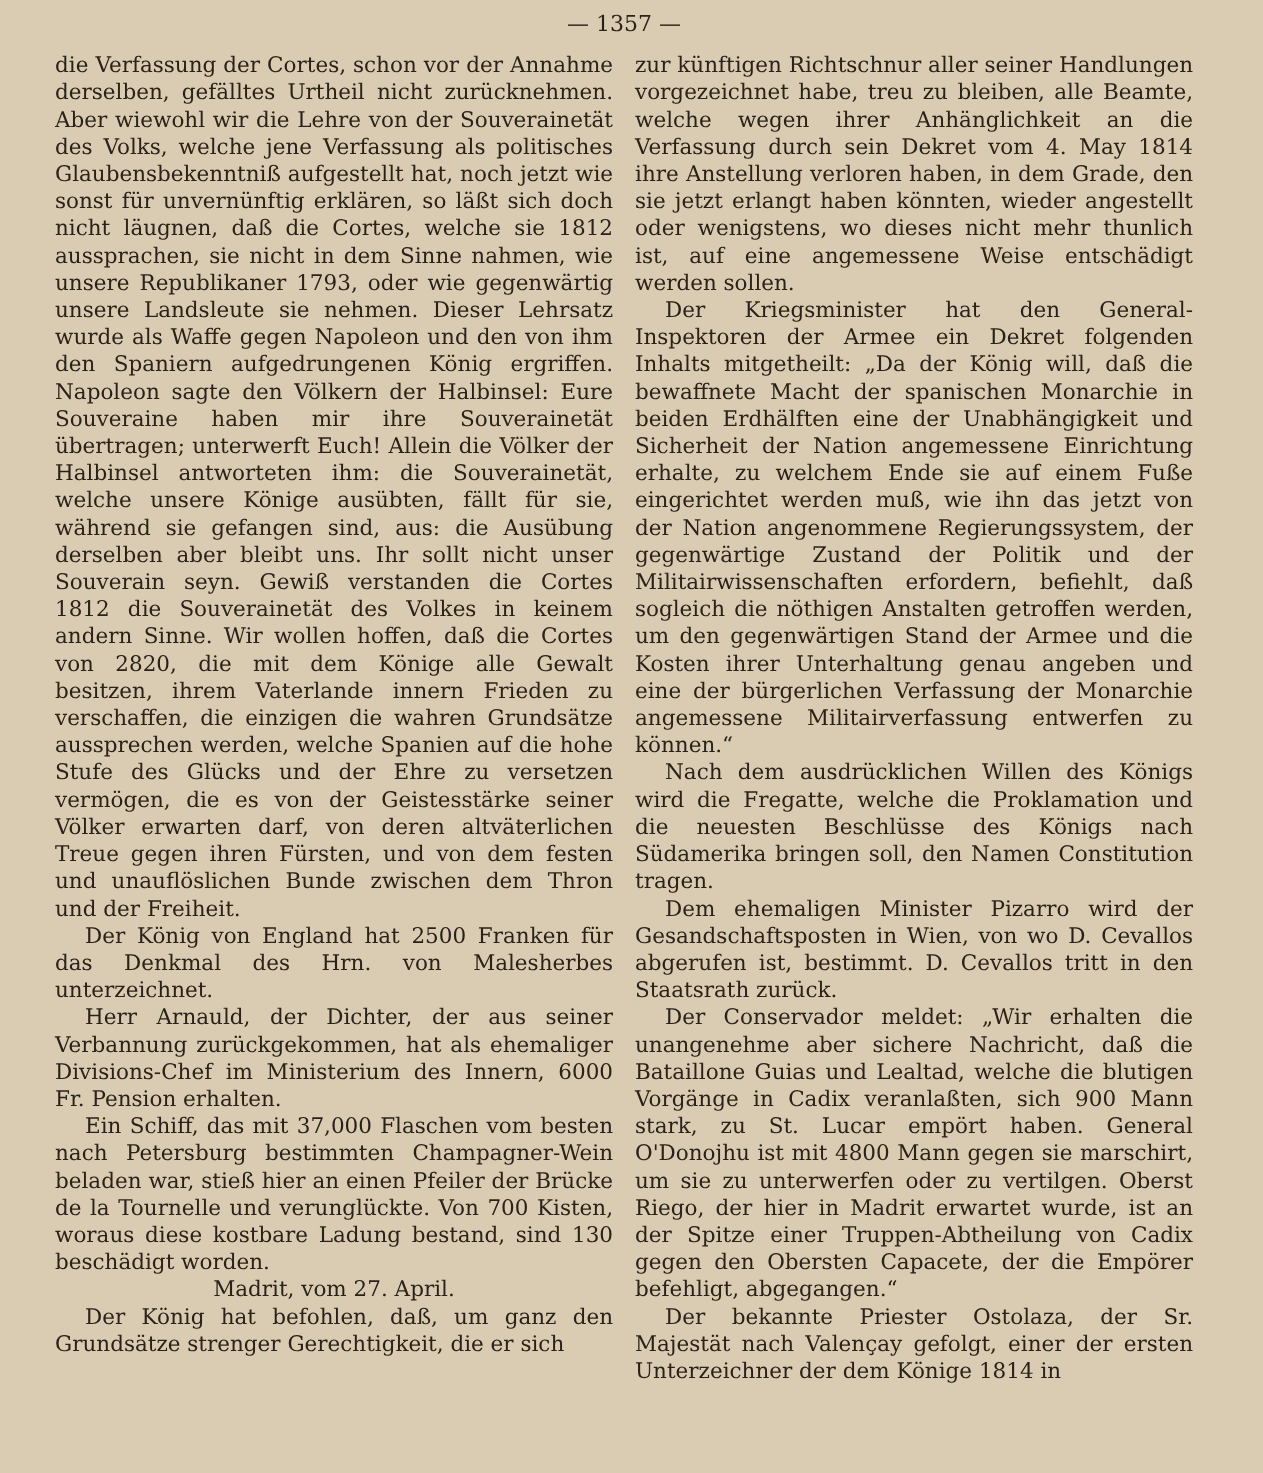— 1357 —
die Verfassung der Cortes, schon vor der Annahme derselben, gefälltes Urtheil nicht zurücknehmen. Aber wiewohl wir die Lehre von der Souverainetät des Volks, welche jene Verfassung als politisches Glaubensbekenntniß aufgestellt hat, noch jetzt wie sonst für unvernünftig erklären, so läßt sich doch nicht läugnen, daß die Cortes, welche sie 1812 aussprachen, sie nicht in dem Sinne nahmen, wie unsere Republikaner 1793, oder wie gegenwärtig unsere Landsleute sie nehmen. Dieser Lehrsatz wurde als Waffe gegen Napoleon und den von ihm den Spaniern aufgedrungenen König ergriffen. Napoleon sagte den Völkern der Halbinsel: Eure Souveraine haben mir ihre Souverainetät übertragen; unterwerft Euch! Allein die Völker der Halbinsel antworteten ihm: die Souverainetät, welche unsere Könige ausübten, fällt für sie, während sie gefangen sind, aus: die Ausübung derselben aber bleibt uns. Ihr sollt nicht unser Souverain seyn. Gewiß verstanden die Cortes 1812 die Souverainetät des Volkes in keinem andern Sinne. Wir wollen hoffen, daß die Cortes von 2820, die mit dem Könige alle Gewalt besitzen, ihrem Vaterlande innern Frieden zu verschaffen, die einzigen die wahren Grundsätze aussprechen werden, welche Spanien auf die hohe Stufe des Glücks und der Ehre zu versetzen vermögen, die es von der Geistesstärke seiner Völker erwarten darf, von deren altväterlichen Treue gegen ihren Fürsten, und von dem festen und unauflöslichen Bunde zwischen dem Thron und der Freiheit.
Der König von England hat 2500 Franken für das Denkmal des Hrn. von Malesherbes unterzeichnet.
Herr Arnauld, der Dichter, der aus seiner Verbannung zurückgekommen, hat als ehemaliger Divisions-Chef im Ministerium des Innern, 6000 Fr. Pension erhalten.
Ein Schiff, das mit 37,000 Flaschen vom besten nach Petersburg bestimmten Champagner-Wein beladen war, stieß hier an einen Pfeiler der Brücke de la Tournelle und verunglückte. Von 700 Kisten, woraus diese kostbare Ladung bestand, sind 130 beschädigt worden.
Madrit, vom 27. April.
Der König hat befohlen, daß, um ganz den Grundsätze strenger Gerechtigkeit, die er sich
zur künftigen Richtschnur aller seiner Handlungen vorgezeichnet habe, treu zu bleiben, alle Beamte, welche wegen ihrer Anhänglichkeit an die Verfassung durch sein Dekret vom 4. May 1814 ihre Anstellung verloren haben, in dem Grade, den sie jetzt erlangt haben könnten, wieder angestellt oder wenigstens, wo dieses nicht mehr thunlich ist, auf eine angemessene Weise entschädigt werden sollen.
Der Kriegsminister hat den General-Inspektoren der Armee ein Dekret folgenden Inhalts mitgetheilt: „Da der König will, daß die bewaffnete Macht der spanischen Monarchie in beiden Erdhälften eine der Unabhängigkeit und Sicherheit der Nation angemessene Einrichtung erhalte, zu welchem Ende sie auf einem Fuße eingerichtet werden muß, wie ihn das jetzt von der Nation angenommene Regierungssystem, der gegenwärtige Zustand der Politik und der Militairwissenschaften erfordern, befiehlt, daß sogleich die nöthigen Anstalten getroffen werden, um den gegenwärtigen Stand der Armee und die Kosten ihrer Unterhaltung genau angeben und eine der bürgerlichen Verfassung der Monarchie angemessene Militairverfassung entwerfen zu können.“
Nach dem ausdrücklichen Willen des Königs wird die Fregatte, welche die Proklamation und die neuesten Beschlüsse des Königs nach Südamerika bringen soll, den Namen Constitution tragen.
Dem ehemaligen Minister Pizarro wird der Gesandschaftsposten in Wien, von wo D. Cevallos abgerufen ist, bestimmt. D. Cevallos tritt in den Staatsrath zurück.
Der Conservador meldet: „Wir erhalten die unangenehme aber sichere Nachricht, daß die Bataillone Guias und Lealtad, welche die blutigen Vorgänge in Cadix veranlaßten, sich 900 Mann stark, zu St. Lucar empört haben. General O'Donojhu ist mit 4800 Mann gegen sie marschirt, um sie zu unterwerfen oder zu vertilgen. Oberst Riego, der hier in Madrit erwartet wurde, ist an der Spitze einer Truppen-Abtheilung von Cadix gegen den Obersten Capacete, der die Empörer befehligt, abgegangen.“
Der bekannte Priester Ostolaza, der Sr. Majestät nach Valençay gefolgt, einer der ersten Unterzeichner der dem Könige 1814 in